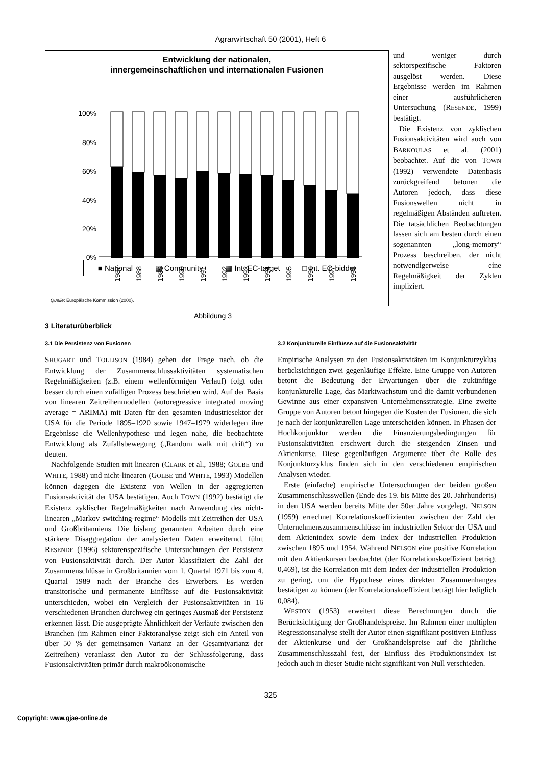Agrarwirtschaft 50 (2001), Heft 6
Entwicklung der nationalen,
innergemeinschaftlichen und internationalen Fusionen
100%
80%
60%
40%
20%
0%
1987
1988
1989
1990
1991
1992
1993
1994
1995
1996
1997
1998
■ National ▤ Community ▦ Int. EC-target □ Int. EC-bidder
Quelle: Europäische Kommission (2000).
und weniger durch sektorspezifische Faktoren ausgelöst werden. Diese Ergebnisse werden im Rahmen einer ausführlicheren Untersuchung (RESENDE, 1999) bestätigt.
Die Existenz von zyklischen Fusionsaktivitäten wird auch von BARKOULAS et al. (2001) beobachtet. Auf die von TOWN (1992) verwendete Datenbasis zurückgreifend betonen die Autoren jedoch, dass diese Fusionswellen nicht in regelmäßigen Abständen auftreten. Die tatsächlichen Beobachtungen lassen sich am besten durch einen sogenannten „long-memory“ Prozess beschreiben, der nicht notwendigerweise eine Regelmäßigkeit der Zyklen impliziert.
Abbildung 3
3 Literaturüberblick
3.1 Die Persistenz von Fusionen
SHUGART und TOLLISON (1984) gehen der Frage nach, ob die Entwicklung der Zusammenschlussaktivitäten systematischen Regelmäßigkeiten (z.B. einem wellenförmigen Verlauf) folgt oder besser durch einen zufälligen Prozess beschrieben wird. Auf der Basis von linearen Zeitreihenmodellen (autoregressive integrated moving average = ARIMA) mit Daten für den gesamten Industriesektor der USA für die Periode 1895–1920 sowie 1947–1979 widerlegen ihre Ergebnisse die Wellenhypothese und legen nahe, die beobachtete Entwicklung als Zufallsbewegung („Random walk mit drift“) zu deuten.
Nachfolgende Studien mit linearen (CLARK et al., 1988; GOLBE und WHITE, 1988) und nicht-linearen (GOLBE und WHITE, 1993) Modellen können dagegen die Existenz von Wellen in der aggregierten Fusionsaktivität der USA bestätigen. Auch TOWN (1992) bestätigt die Existenz zyklischer Regelmäßigkeiten nach Anwendung des nicht-linearen „Markov switching-regime“ Modells mit Zeitreihen der USA und Großbritanniens. Die bislang genannten Arbeiten durch eine stärkere Disaggregation der analysierten Daten erweiternd, führt RESENDE (1996) sektorenspezifische Untersuchungen der Persistenz von Fusionsaktivität durch. Der Autor klassifiziert die Zahl der Zusammenschlüsse in Großbritannien vom 1. Quartal 1971 bis zum 4. Quartal 1989 nach der Branche des Erwerbers. Es werden transitorische und permanente Einflüsse auf die Fusionsaktivität unterschieden, wobei ein Vergleich der Fusionsaktivitäten in 16 verschiedenen Branchen durchweg ein geringes Ausmaß der Persistenz erkennen lässt. Die ausgeprägte Ähnlichkeit der Verläufe zwischen den Branchen (im Rahmen einer Faktoranalyse zeigt sich ein Anteil von über 50 % der gemeinsamen Varianz an der Gesamtvarianz der Zeitreihen) veranlasst den Autor zu der Schlussfolgerung, dass Fusionsaktivitäten primär durch makroökonomische
3.2 Konjunkturelle Einflüsse auf die Fusionsaktivität
Empirische Analysen zu den Fusionsaktivitäten im Konjunkturzyklus berücksichtigen zwei gegenläufige Effekte. Eine Gruppe von Autoren betont die Bedeutung der Erwartungen über die zukünftige konjunkturelle Lage, das Marktwachstum und die damit verbundenen Gewinne aus einer expansiven Unternehmensstrategie. Eine zweite Gruppe von Autoren betont hingegen die Kosten der Fusionen, die sich je nach der konjunkturellen Lage unterscheiden können. In Phasen der Hochkonjunktur werden die Finanzierungsbedingungen für Fusionsaktivitäten erschwert durch die steigenden Zinsen und Aktienkurse. Diese gegenläufigen Argumente über die Rolle des Konjunkturzyklus finden sich in den verschiedenen empirischen Analysen wieder.
Erste (einfache) empirische Untersuchungen der beiden großen Zusammenschlusswellen (Ende des 19. bis Mitte des 20. Jahrhunderts) in den USA werden bereits Mitte der 50er Jahre vorgelegt. NELSON (1959) errechnet Korrelationskoeffizienten zwischen der Zahl der Unternehmenszusammenschlüsse im industriellen Sektor der USA und dem Aktienindex sowie dem Index der industriellen Produktion zwischen 1895 und 1954. Während NELSON eine positive Korrelation mit den Aktienkursen beobachtet (der Korrelationskoeffizient beträgt 0,469), ist die Korrelation mit dem Index der industriellen Produktion zu gering, um die Hypothese eines direkten Zusammenhanges bestätigen zu können (der Korrelationskoeffizient beträgt hier lediglich 0,084).
WESTON (1953) erweitert diese Berechnungen durch die Berücksichtigung der Großhandelspreise. Im Rahmen einer multiplen Regressionsanalyse stellt der Autor einen signifikant positiven Einfluss der Aktienkurse und der Großhandelspreise auf die jährliche Zusammenschlusszahl fest, der Einfluss des Produktionsindex ist jedoch auch in dieser Studie nicht signifikant von Null verschieden.
325
Copyright: www.gjae-online.de